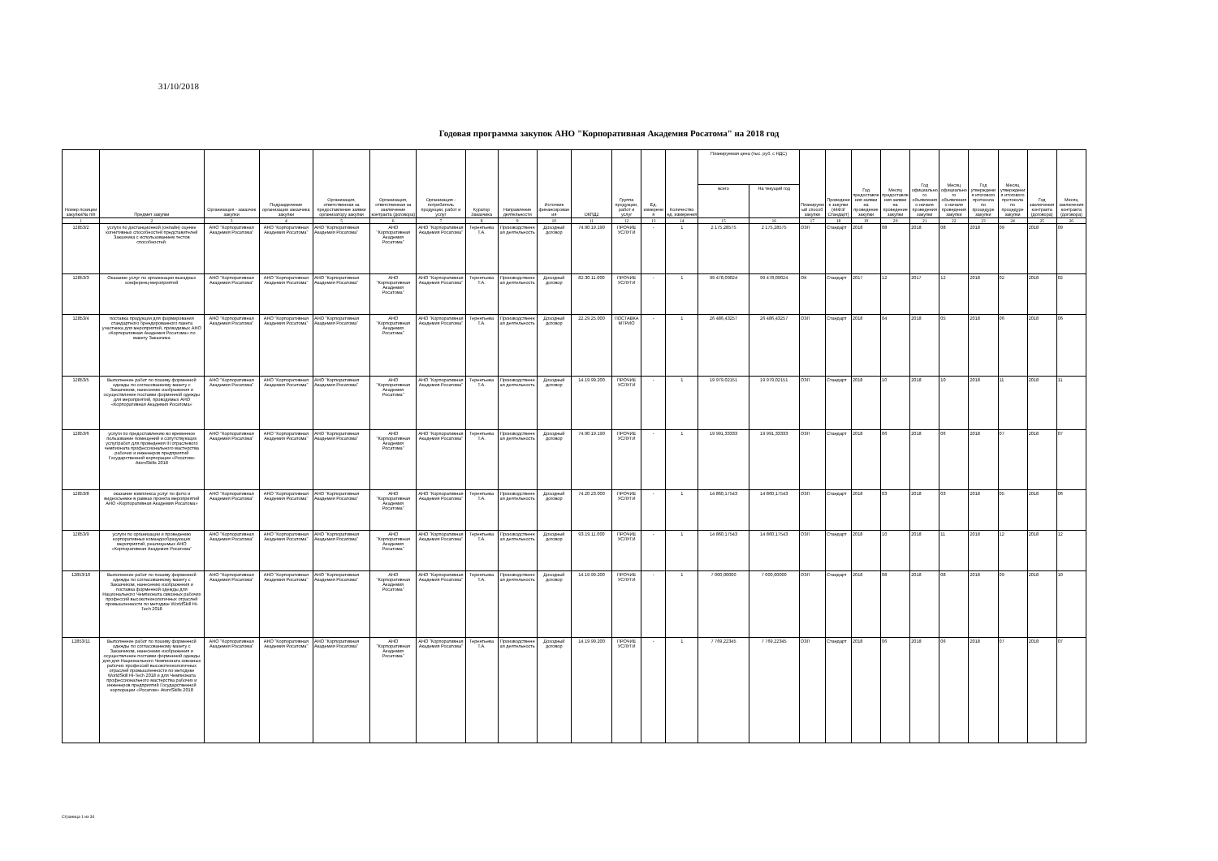31/10/2018
Годовая программа закупок АНО "Корпоративная Академия Росатома" на 2018 год
| Номер позиции закупки/№ п/п | Предмет закупки | Организация - заказчик закупки | Подразделение организации заказчика закупки | Организация, ответственная за предоставление заявки организатору закупки | Организация, ответственная за заключение контракта (договора) | Организация - потребитель продукции, работ и услуг | Куратор Заказчика | Направление деятельности | Источник финансирования | ОКПД2 | Группа продукции, работ и услуг | Ед. измерения | Количество ед. измерения | Планируемая цена (тыс. руб. с НДС) | | Планируемый способ закупки | Проведение закупки (44ФЗ/Стандарт) | Год предоставления заявки на проведение закупки | Месяц предоставления заявки на проведение закупки | Год официального объявления о начале проведения закупки | Месяц официального объявления о начале проведения закупки | Год утверждения итогового протокола по процедуре закупки | Месяц утверждения итогового протокола по процедуре закупки | Год заключения контракта (договора) | Месяц заключения контракта (договора) |
| --- | --- | --- | --- | --- | --- | --- | --- | --- | --- | --- | --- | --- | --- | --- | --- | --- | --- | --- | --- | --- | --- | --- | --- | --- | --- |
| | | | | | | | | | | | | | | всего | На текущий год | | | | | | | | | | |
| 1 | 2 | 3 | 4 | 5 | 6 | 7 | 8 | 9 | 10 | 11 | 12 | 13 | 14 | 15 | 16 | 17 | 18 | 19 | 20 | 21 | 22 | 23 | 24 | 25 | 26 |
| 12853/2 | услуги по дистанционной (онлайн) оценке когнитивных способностей представителей Заказчика с использованием тестов способностей. | АНО "Корпоративная Академия Росатома" | АНО "Корпоративная Академия Росатома" | АНО "Корпоративная Академия Росатома" | АНО "Корпоративная Академия Росатома" | АНО "Корпоративная Академия Росатома" | Терентьева Т.А. | Производственная деятельность | Доходный договор | 74.90.19.190 | ПРОЧИЕ УСЛУГИ | - | 1 | 2 175,28575 | 2 175,28575 | ОЗП | Стандарт | 2018 | 08 | 2018 | 08 | 2018 | 09 | 2018 | 09 |
| 12853/3 | Оказание услуг по организации выездных конференц-мероприятий | АНО "Корпоративная Академия Росатома" | АНО "Корпоративная Академия Росатома" | АНО "Корпоративная Академия Росатома" | АНО "Корпоративная Академия Росатома" | АНО "Корпоративная Академия Росатома" | Терентьева Т.А. | Производственная деятельность | Доходный договор | 82.30.11.000 | ПРОЧИЕ УСЛУГИ | - | 1 | 99 478,09024 | 99 478,09024 | ОК | Стандарт | 2017 | 12 | 2017 | 12 | 2018 | 02 | 2018 | 02 |
| 12853/4 | поставка продукции для формирования стандартного брендированного пакета участника для мероприятий, проводимых АНО «Корпоративная Академия Росатома» по макету Заказчика | АНО "Корпоративная Академия Росатома" | АНО "Корпоративная Академия Росатома" | АНО "Корпоративная Академия Росатома" | АНО "Корпоративная Академия Росатома" | АНО "Корпоративная Академия Росатома" | Терентьева Т.А. | Производственная деятельность | Доходный договор | 22.29.25.000 | ПОСТАВКА МТРИО | - | 1 | 26 486,43257 | 26 486,43257 | ОЗП | Стандарт | 2018 | 04 | 2018 | 05 | 2018 | 06 | 2018 | 06 |
| 12853/5 | Выполнение работ по пошиву форменной одежды по согласованному макету с Заказчиком, нанесению изображения и осуществление поставки форменной одежды для мероприятий, проводимых АНО «Корпоративная Академия Росатома» | АНО "Корпоративная Академия Росатома" | АНО "Корпоративная Академия Росатома" | АНО "Корпоративная Академия Росатома" | АНО "Корпоративная Академия Росатома" | АНО "Корпоративная Академия Росатома" | Терентьева Т.А. | Производственная деятельность | Доходный договор | 14.19.99.200 | ПРОЧИЕ УСЛУГИ | - | 1 | 19 979,02151 | 19 979,02151 | ОЗП | Стандарт | 2018 | 10 | 2018 | 10 | 2018 | 11 | 2018 | 11 |
| 12853/6 | услуги по предоставлению во временное пользование помещений и сопутствующих услуг/работ для проведения III отраслевого чемпионата профессионального мастерства рабочих и инженеров предприятий Государственной корпорации «Росатом» AtomSkills 2018 | АНО "Корпоративная Академия Росатома" | АНО "Корпоративная Академия Росатома" | АНО "Корпоративная Академия Росатома" | АНО "Корпоративная Академия Росатома" | АНО "Корпоративная Академия Росатома" | Терентьева Т.А. | Производственная деятельность | Доходный договор | 74.90.19.190 | ПРОЧИЕ УСЛУГИ | - | 1 | 19 991,33333 | 19 991,33333 | ОЗП | Стандарт | 2018 | 06 | 2018 | 06 | 2018 | 07 | 2018 | 07 |
| 12853/8 | оказание комплекса услуг по фото и видеосъемке в рамках проекта мероприятий АНО «Корпоративная Академия Росатома» | АНО "Корпоративная Академия Росатома" | АНО "Корпоративная Академия Росатома" | АНО "Корпоративная Академия Росатома" | АНО "Корпоративная Академия Росатома" | АНО "Корпоративная Академия Росатома" | Терентьева Т.А. | Производственная деятельность | Доходный договор | 74.20.23.000 | ПРОЧИЕ УСЛУГИ | - | 1 | 14 860,17543 | 14 860,17543 | ОЗП | Стандарт | 2018 | 03 | 2018 | 03 | 2018 | 05 | 2018 | 06 |
| 12853/9 | услуги по организации и проведению корпоративных командообразующих мероприятий, реализуемых АНО «Корпоративная Академия Росатома" | АНО "Корпоративная Академия Росатома" | АНО "Корпоративная Академия Росатома" | АНО "Корпоративная Академия Росатома" | АНО "Корпоративная Академия Росатома" | АНО "Корпоративная Академия Росатома" | Терентьева Т.А. | Производственная деятельность | Доходный договор | 93.19.11.000 | ПРОЧИЕ УСЛУГИ | - | 1 | 14 860,17543 | 14 860,17543 | ОЗП | Стандарт | 2018 | 10 | 2018 | 11 | 2018 | 12 | 2018 | 12 |
| 12853/10 | Выполнение работ по пошиву форменной одежды по согласованному макету с Заказчиком, нанесению изображения и поставка форменной одежды для Национального Чемпионата сквозных рабочих профессий высокотехнологичных отраслей промышленности по методике WorldSkill Hi-Tech 2018 | АНО "Корпоративная Академия Росатома" | АНО "Корпоративная Академия Росатома" | АНО "Корпоративная Академия Росатома" | АНО "Корпоративная Академия Росатома" | АНО "Корпоративная Академия Росатома" | Терентьева Т.А. | Производственная деятельность | Доходный договор | 14.19.99.200 | ПРОЧИЕ УСЛУГИ | - | 1 | 7 000,00000 | 7 000,00000 | ОЗП | Стандарт | 2018 | 08 | 2018 | 08 | 2018 | 09 | 2018 | 10 |
| 12853/11 | Выполнение работ по пошиву форменной одежды по согласованному макету с Заказчиком, нанесению изображения и осуществление поставки форменной одежды для для Национального Чемпионата сквозных рабочих профессий высокотехнологичных отраслей промышленности по методике WorldSkill Hi-Tech 2018 и для Чемпионата профессионального мастерства рабочих и инженеров предприятий Государственной корпорации «Росатом» AtomSkills 2018 | АНО "Корпоративная Академия Росатома" | АНО "Корпоративная Академия Росатома" | АНО "Корпоративная Академия Росатома" | АНО "Корпоративная Академия Росатома" | АНО "Корпоративная Академия Росатома" | Терентьева Т.А. | Производственная деятельность | Доходный договор | 14.19.99.200 | ПРОЧИЕ УСЛУГИ | - | 1 | 7 769,22345 | 7 769,22345 | ОЗП | Стандарт | 2018 | 06 | 2018 | 06 | 2018 | 07 | 2018 | 07 |
Страница 1 из 34